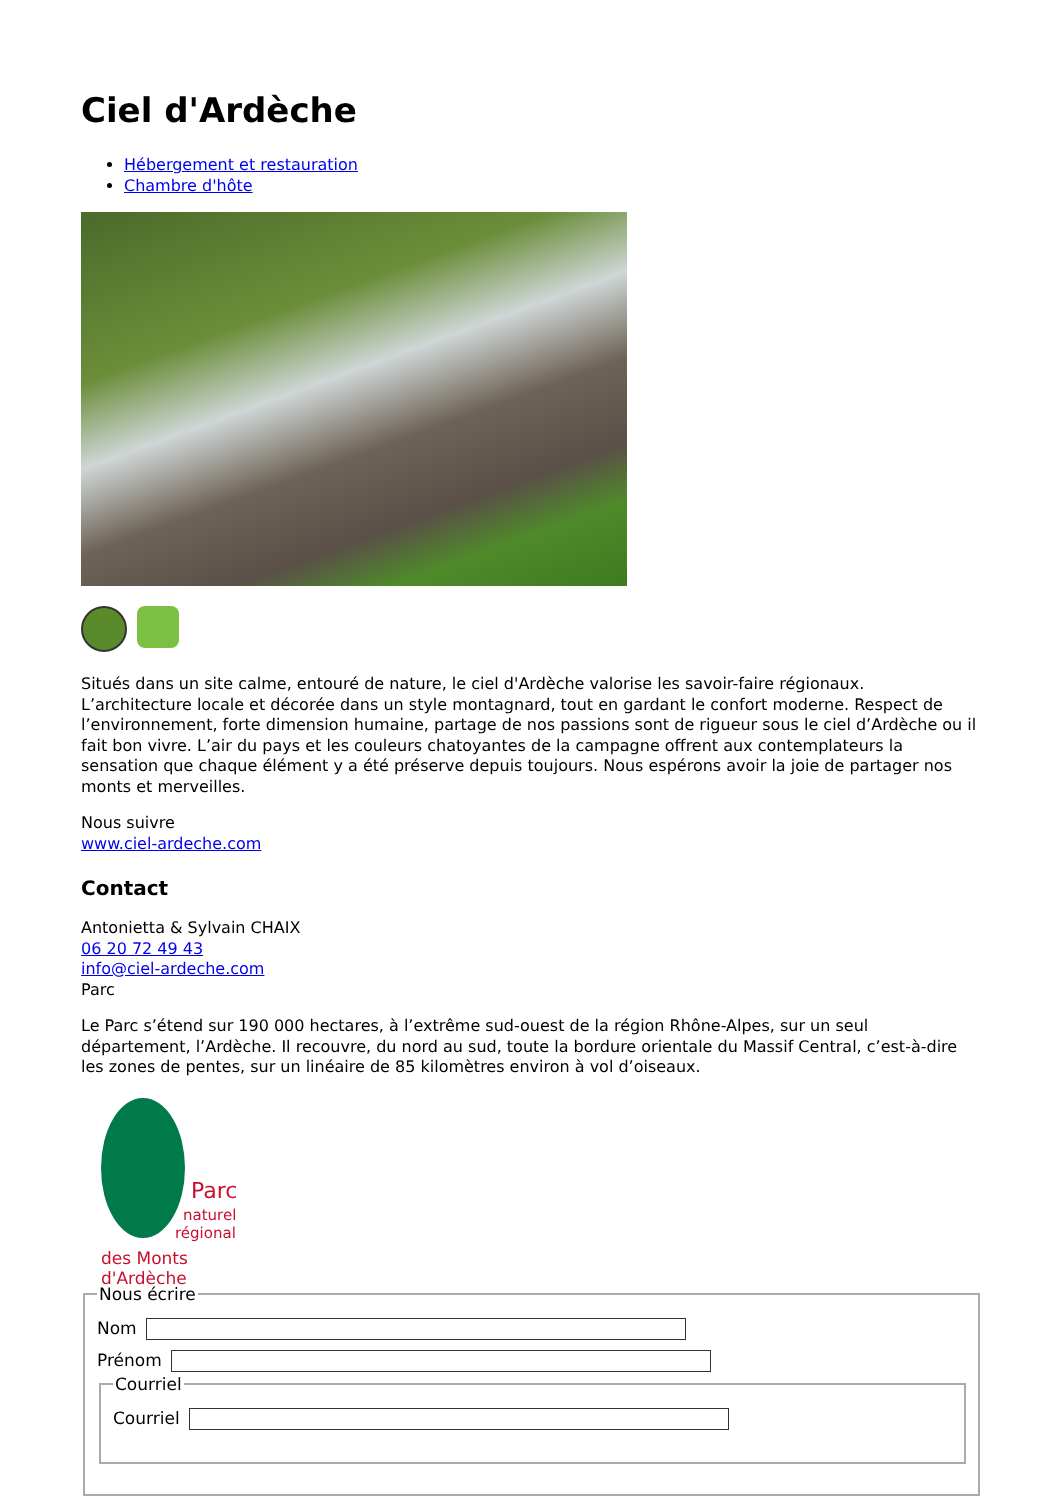Ciel d'Ardèche
Hébergement et restauration
Chambre d'hôte
Situés dans un site calme, entouré de nature, le ciel d'Ardèche valorise les savoir-faire régionaux. L’architecture locale et décorée dans un style montagnard, tout en gardant le confort moderne. Respect de l’environnement, forte dimension humaine, partage de nos passions sont de rigueur sous le ciel d’Ardèche ou il fait bon vivre. L’air du pays et les couleurs chatoyantes de la campagne offrent aux contemplateurs la sensation que chaque élément y a été préserve depuis toujours. Nous espérons avoir la joie de partager nos monts et merveilles.
Nous suivre
www.ciel-ardeche.com
Contact
Antonietta & Sylvain CHAIX
06 20 72 49 43
info@ciel-ardeche.com
Parc
Le Parc s’étend sur 190 000 hectares, à l’extrême sud-ouest de la région Rhône-Alpes, sur un seul département, l’Ardèche. Il recouvre, du nord au sud, toute la bordure orientale du Massif Central, c’est-à-dire les zones de pentes, sur un linéaire de 85 kilomètres environ à vol d’oiseaux.
Parc
naturel
régional
des Monts d'Ardèche
Nous écrire Nom
Prénom CourrielCourriel